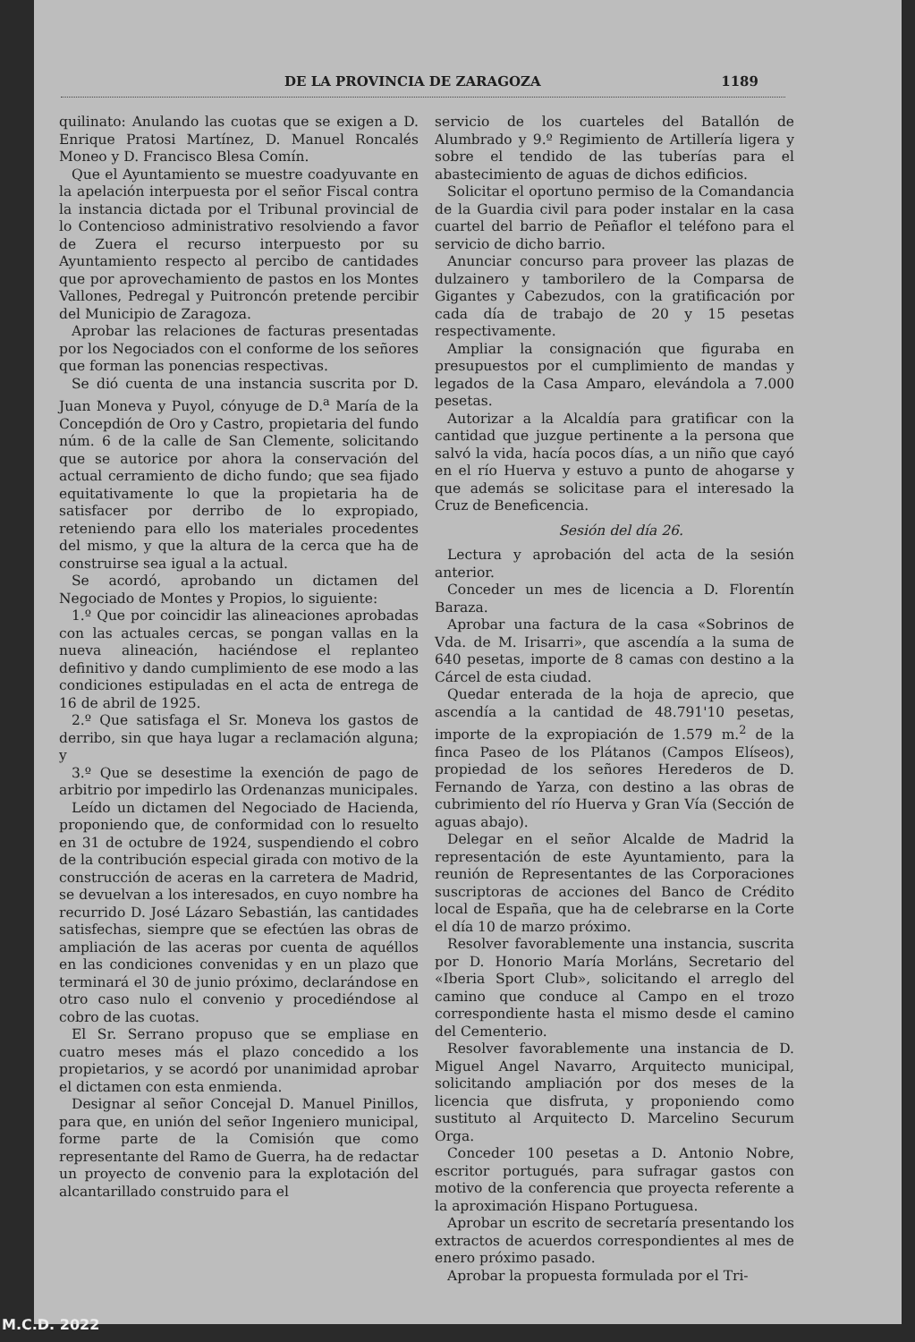DE LA PROVINCIA DE ZARAGOZA 1189
quilinato: Anulando las cuotas que se exigen a D. Enrique Pratosi Martínez, D. Manuel Roncalés Moneo y D. Francisco Blesa Comín.
Que el Ayuntamiento se muestre coadyuvante en la apelación interpuesta por el señor Fiscal contra la instancia dictada por el Tribunal provincial de lo Contencioso administrativo resolviendo a favor de Zuera el recurso interpuesto por su Ayuntamiento respecto al percibo de cantidades que por aprovechamiento de pastos en los Montes Vallones, Pedregal y Puitroncón pretende percibir del Municipio de Zaragoza.
Aprobar las relaciones de facturas presentadas por los Negociados con el conforme de los señores que forman las ponencias respectivas.
Se dió cuenta de una instancia suscrita por D. Juan Moneva y Puyol, cónyuge de D.<sup>a</sup> María de la Concepdión de Oro y Castro, propietaria del fundo núm. 6 de la calle de San Clemente, solicitando que se autorice por ahora la conservación del actual cerramiento de dicho fundo; que sea fijado equitativamente lo que la propietaria ha de satisfacer por derribo de lo expropiado, reteniendo para ello los materiales procedentes del mismo, y que la altura de la cerca que ha de construirse sea igual a la actual.
Se acordó, aprobando un dictamen del Negociado de Montes y Propios, lo siguiente:
1.º Que por coincidir las alineaciones aprobadas con las actuales cercas, se pongan vallas en la nueva alineación, haciéndose el replanteo definitivo y dando cumplimiento de ese modo a las condiciones estipuladas en el acta de entrega de 16 de abril de 1925.
2.º Que satisfaga el Sr. Moneva los gastos de derribo, sin que haya lugar a reclamación alguna; y
3.º Que se desestime la exención de pago de arbitrio por impedirlo las Ordenanzas municipales.
Leído un dictamen del Negociado de Hacienda, proponiendo que, de conformidad con lo resuelto en 31 de octubre de 1924, suspendiendo el cobro de la contribución especial girada con motivo de la construcción de aceras en la carretera de Madrid, se devuelvan a los interesados, en cuyo nombre ha recurrido D. José Lázaro Sebastián, las cantidades satisfechas, siempre que se efectúen las obras de ampliación de las aceras por cuenta de aquéllos en las condiciones convenidas y en un plazo que terminará el 30 de junio próximo, declarándose en otro caso nulo el convenio y procediéndose al cobro de las cuotas.
El Sr. Serrano propuso que se empliase en cuatro meses más el plazo concedido a los propietarios, y se acordó por unanimidad aprobar el dictamen con esta enmienda.
Designar al señor Concejal D. Manuel Pinillos, para que, en unión del señor Ingeniero municipal, forme parte de la Comisión que como representante del Ramo de Guerra, ha de redactar un proyecto de convenio para la explotación del alcantarillado construido para el
servicio de los cuarteles del Batallón de Alumbrado y 9.º Regimiento de Artillería ligera y sobre el tendido de las tuberías para el abastecimiento de aguas de dichos edificios.
Solicitar el oportuno permiso de la Comandancia de la Guardia civil para poder instalar en la casa cuartel del barrio de Peñaflor el teléfono para el servicio de dicho barrio.
Anunciar concurso para proveer las plazas de dulzainero y tamborilero de la Comparsa de Gigantes y Cabezudos, con la gratificación por cada día de trabajo de 20 y 15 pesetas respectivamente.
Ampliar la consignación que figuraba en presupuestos por el cumplimiento de mandas y legados de la Casa Amparo, elevándola a 7.000 pesetas.
Autorizar a la Alcaldía para gratificar con la cantidad que juzgue pertinente a la persona que salvó la vida, hacía pocos días, a un niño que cayó en el río Huerva y estuvo a punto de ahogarse y que además se solicitase para el interesado la Cruz de Beneficencia.
Sesión del día 26.
Lectura y aprobación del acta de la sesión anterior.
Conceder un mes de licencia a D. Florentín Baraza.
Aprobar una factura de la casa «Sobrinos de Vda. de M. Irisarri», que ascendía a la suma de 640 pesetas, importe de 8 camas con destino a la Cárcel de esta ciudad.
Quedar enterada de la hoja de aprecio, que ascendía a la cantidad de 48.791'10 pesetas, importe de la expropiación de 1.579 m.<sup>2</sup> de la finca Paseo de los Plátanos (Campos Elíseos), propiedad de los señores Herederos de D. Fernando de Yarza, con destino a las obras de cubrimiento del río Huerva y Gran Vía (Sección de aguas abajo).
Delegar en el señor Alcalde de Madrid la representación de este Ayuntamiento, para la reunión de Representantes de las Corporaciones suscriptoras de acciones del Banco de Crédito local de España, que ha de celebrarse en la Corte el día 10 de marzo próximo.
Resolver favorablemente una instancia, suscrita por D. Honorio María Morláns, Secretario del «Iberia Sport Club», solicitando el arreglo del camino que conduce al Campo en el trozo correspondiente hasta el mismo desde el camino del Cementerio.
Resolver favorablemente una instancia de D. Miguel Angel Navarro, Arquitecto municipal, solicitando ampliación por dos meses de la licencia que disfruta, y proponiendo como sustituto al Arquitecto D. Marcelino Securum Orga.
Conceder 100 pesetas a D. Antonio Nobre, escritor portugués, para sufragar gastos con motivo de la conferencia que proyecta referente a la aproximación Hispano Portuguesa.
Aprobar un escrito de secretaría presentando los extractos de acuerdos correspondientes al mes de enero próximo pasado.
Aprobar la propuesta formulada por el Tri-
M.C.D. 2022